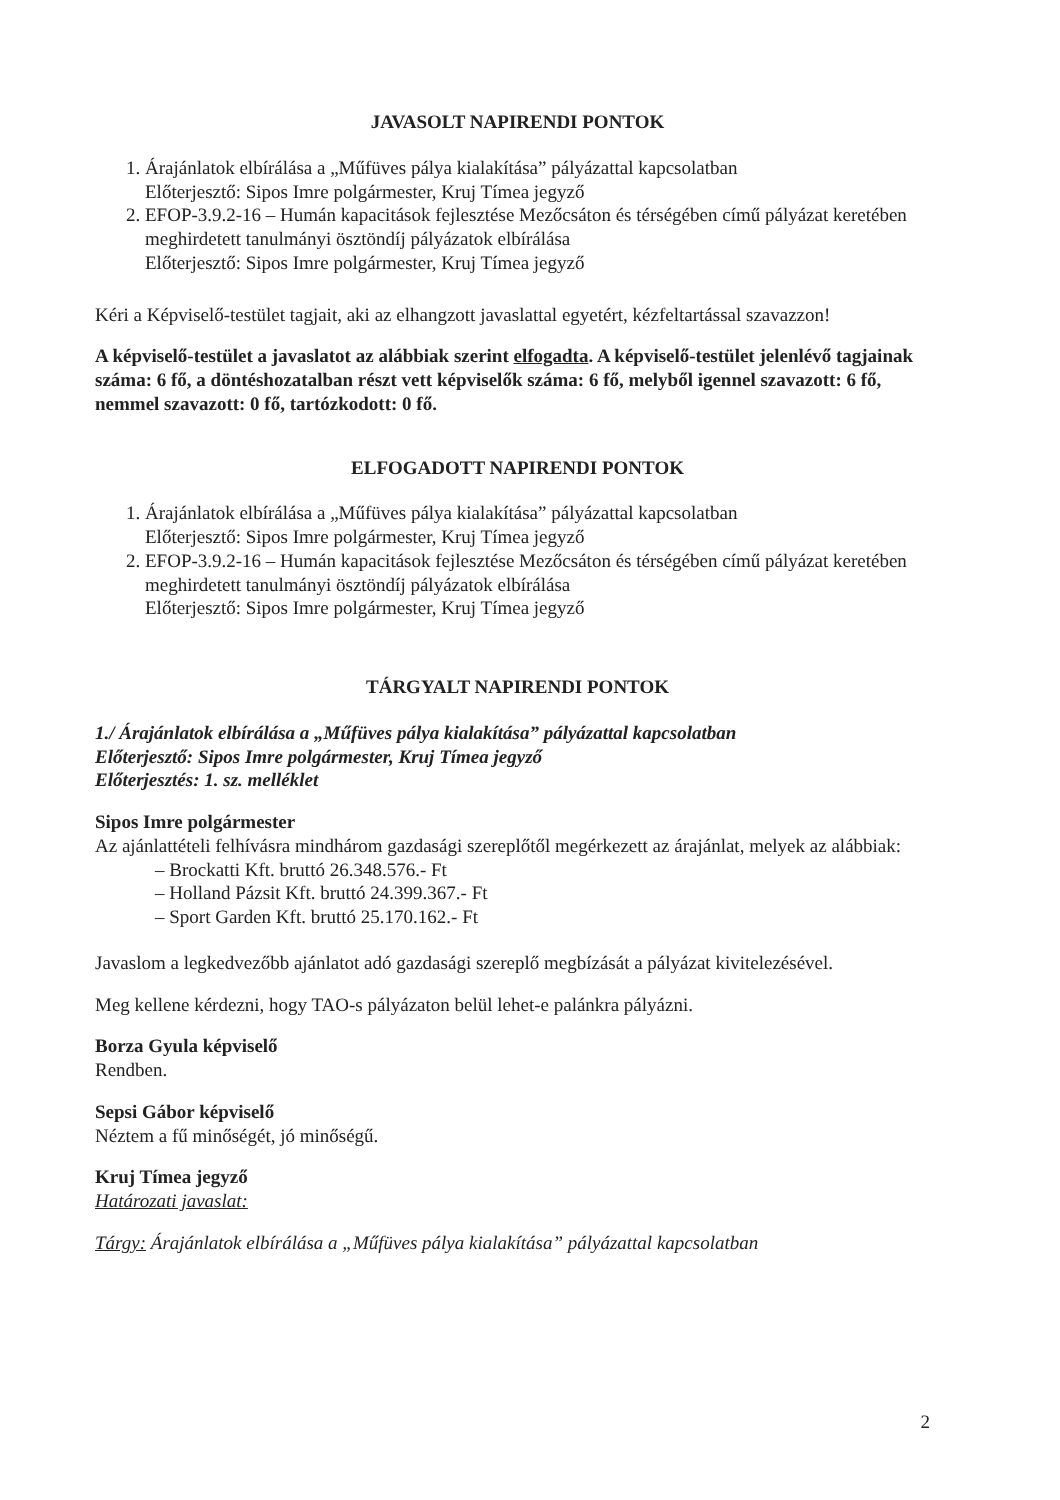JAVASOLT NAPIRENDI PONTOK
1. Árajánlatok elbírálása a „Műfüves pálya kialakítása” pályázattal kapcsolatban
Előterjesztő: Sipos Imre polgármester, Kruj Tímea jegyző
2. EFOP-3.9.2-16 – Humán kapacitások fejlesztése Mezőcsáton és térségében című pályázat keretében meghirdetett tanulmányi ösztöndíj pályázatok elbírálása
Előterjesztő: Sipos Imre polgármester, Kruj Tímea jegyző
Kéri a Képviselő-testület tagjait, aki az elhangzott javaslattal egyetért, kézfeltartással szavazzon!
A képviselő-testület a javaslatot az alábbiak szerint elfogadta. A képviselő-testület jelenlévő tagjainak száma: 6 fő, a döntéshozatalban részt vett képviselők száma: 6 fő, melyből igennel szavazott: 6 fő, nemmel szavazott: 0 fő, tartózkodott: 0 fő.
ELFOGADOTT NAPIRENDI PONTOK
1. Árajánlatok elbírálása a „Műfüves pálya kialakítása” pályázattal kapcsolatban
Előterjesztő: Sipos Imre polgármester, Kruj Tímea jegyző
2. EFOP-3.9.2-16 – Humán kapacitások fejlesztése Mezőcsáton és térségében című pályázat keretében meghirdetett tanulmányi ösztöndíj pályázatok elbírálása
Előterjesztő: Sipos Imre polgármester, Kruj Tímea jegyző
TÁRGYALT NAPIRENDI PONTOK
1./ Árajánlatok elbírálása a „Műfüves pálya kialakítása” pályázattal kapcsolatban
Előterjesztő: Sipos Imre polgármester, Kruj Tímea jegyző
Előterjesztés: 1. sz. melléklet
Sipos Imre polgármester
Az ajánlattételi felhívásra mindhárom gazdasági szereplőtől megérkezett az árajánlat, melyek az alábbiak:
– Brockatti Kft. bruttó 26.348.576.- Ft
– Holland Pázsit Kft. bruttó 24.399.367.- Ft
– Sport Garden Kft. bruttó 25.170.162.- Ft
Javaslom a legkedvezőbb ajánlatot adó gazdasági szereplő megbízását a pályázat kivitelezésével.
Meg kellene kérdezni, hogy TAO-s pályázaton belül lehet-e palánkra pályázni.
Borza Gyula képviselő
Rendben.
Sepsi Gábor képviselő
Néztem a fű minőségét, jó minőségű.
Kruj Tímea jegyző
Határozati javaslat:
Tárgy: Árajánlatok elbírálása a „Műfüves pálya kialakítása” pályázattal kapcsolatban
2